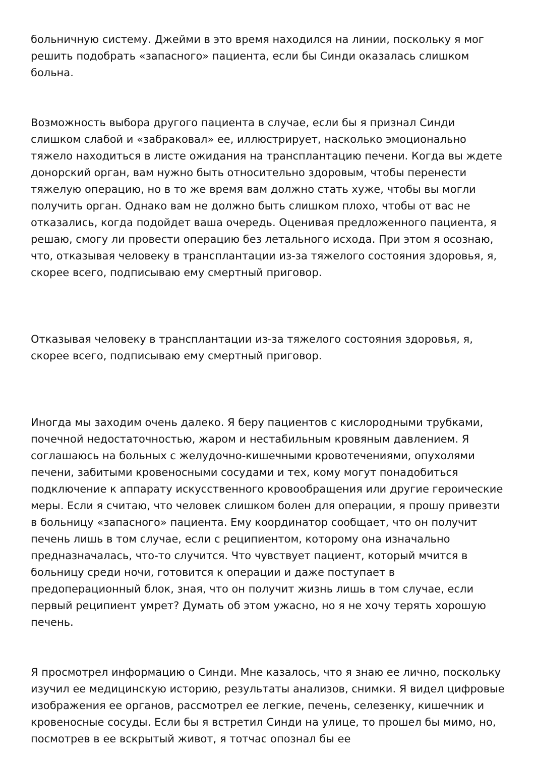больничную систему. Джейми в это время находился на линии, поскольку я мог решить подобрать «запасного» пациента, если бы Синди оказалась слишком больна.
Возможность выбора другого пациента в случае, если бы я признал Синди слишком слабой и «забраковал» ее, иллюстрирует, насколько эмоционально тяжело находиться в листе ожидания на трансплантацию печени. Когда вы ждете донорский орган, вам нужно быть относительно здоровым, чтобы перенести тяжелую операцию, но в то же время вам должно стать хуже, чтобы вы могли получить орган. Однако вам не должно быть слишком плохо, чтобы от вас не отказались, когда подойдет ваша очередь. Оценивая предложенного пациента, я решаю, смогу ли провести операцию без летального исхода. При этом я осознаю, что, отказывая человеку в трансплантации из-за тяжелого состояния здоровья, я, скорее всего, подписываю ему смертный приговор.
Отказывая человеку в трансплантации из-за тяжелого состояния здоровья, я, скорее всего, подписываю ему смертный приговор.
Иногда мы заходим очень далеко. Я беру пациентов с кислородными трубками, почечной недостаточностью, жаром и нестабильным кровяным давлением. Я соглашаюсь на больных с желудочно-кишечными кровотечениями, опухолями печени, забитыми кровеносными сосудами и тех, кому могут понадобиться подключение к аппарату искусственного кровообращения или другие героические меры. Если я считаю, что человек слишком болен для операции, я прошу привезти в больницу «запасного» пациента. Ему координатор сообщает, что он получит печень лишь в том случае, если с реципиентом, которому она изначально предназначалась, что-то случится. Что чувствует пациент, который мчится в больницу среди ночи, готовится к операции и даже поступает в предоперационный блок, зная, что он получит жизнь лишь в том случае, если первый реципиент умрет? Думать об этом ужасно, но я не хочу терять хорошую печень.
Я просмотрел информацию о Синди. Мне казалось, что я знаю ее лично, поскольку изучил ее медицинскую историю, результаты анализов, снимки. Я видел цифровые изображения ее органов, рассмотрел ее легкие, печень, селезенку, кишечник и кровеносные сосуды. Если бы я встретил Синди на улице, то прошел бы мимо, но, посмотрев в ее вскрытый живот, я тотчас опознал бы ее